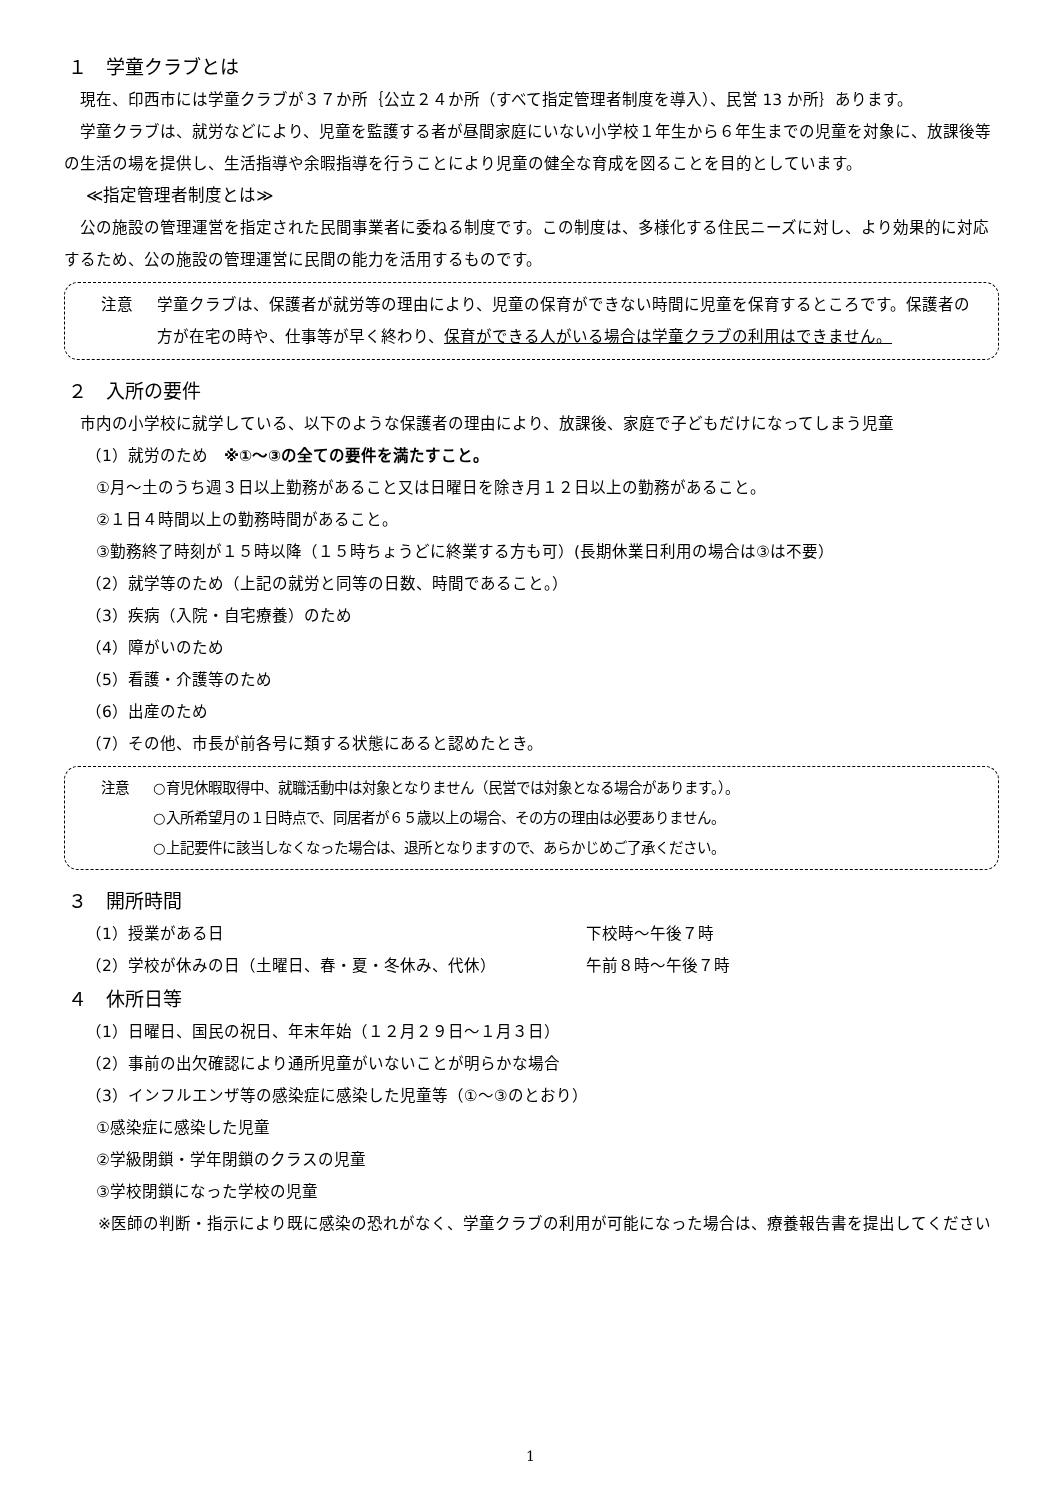１　学童クラブとは
現在、印西市には学童クラブが３７か所｛公立２４か所（すべて指定管理者制度を導入）、民営 13 か所｝あります。
学童クラブは、就労などにより、児童を監護する者が昼間家庭にいない小学校１年生から６年生までの児童を対象に、放課後等の生活の場を提供し、生活指導や余暇指導を行うことにより児童の健全な育成を図ることを目的としています。
≪指定管理者制度とは≫
公の施設の管理運営を指定された民間事業者に委ねる制度です。この制度は、多様化する住民ニーズに対し、より効果的に対応するため、公の施設の管理運営に民間の能力を活用するものです。
| 注意 | 学童クラブは、保護者が就労等の理由により、児童の保育ができない時間に児童を保育するところです。保護者の方が在宅の時や、仕事等が早く終わり、 保育ができる人がいる場合は学童クラブの利用はできません。 |
２　入所の要件
市内の小学校に就学している、以下のような保護者の理由により、放課後、家庭で子どもだけになってしまう児童
（1）就労のため　※①～③の全ての要件を満たすこと。
①月～土のうち週３日以上勤務があること又は日曜日を除き月１２日以上の勤務があること。
②１日４時間以上の勤務時間があること。
③勤務終了時刻が１５時以降（１５時ちょうどに終業する方も可）(長期休業日利用の場合は③は不要）
（2）就学等のため（上記の就労と同等の日数、時間であること。）
（3）疾病（入院・自宅療養）のため
（4）障がいのため
（5）看護・介護等のため
（6）出産のため
（7）その他、市長が前各号に類する状態にあると認めたとき。
| 注意 | ○育児休暇取得中、就職活動中は対象となりません（民営では対象となる場合があります。）。 ○入所希望月の１日時点で、同居者が６５歳以上の場合、その方の理由は必要ありません。 ○上記要件に該当しなくなった場合は、退所となりますので、あらかじめご了承ください。 |
３　開所時間
（1）授業がある日 下校時～午後７時
（2）学校が休みの日（土曜日、春・夏・冬休み、代休） 午前８時～午後７時
４　休所日等
（1）日曜日、国民の祝日、年末年始（１２月２９日～１月３日）
（2）事前の出欠確認により通所児童がいないことが明らかな場合
（3）インフルエンザ等の感染症に感染した児童等（①～③のとおり）
①感染症に感染した児童
②学級閉鎖・学年閉鎖のクラスの児童
③学校閉鎖になった学校の児童
※医師の判断・指示により既に感染の恐れがなく、学童クラブの利用が可能になった場合は、療養報告書を提出してください
1